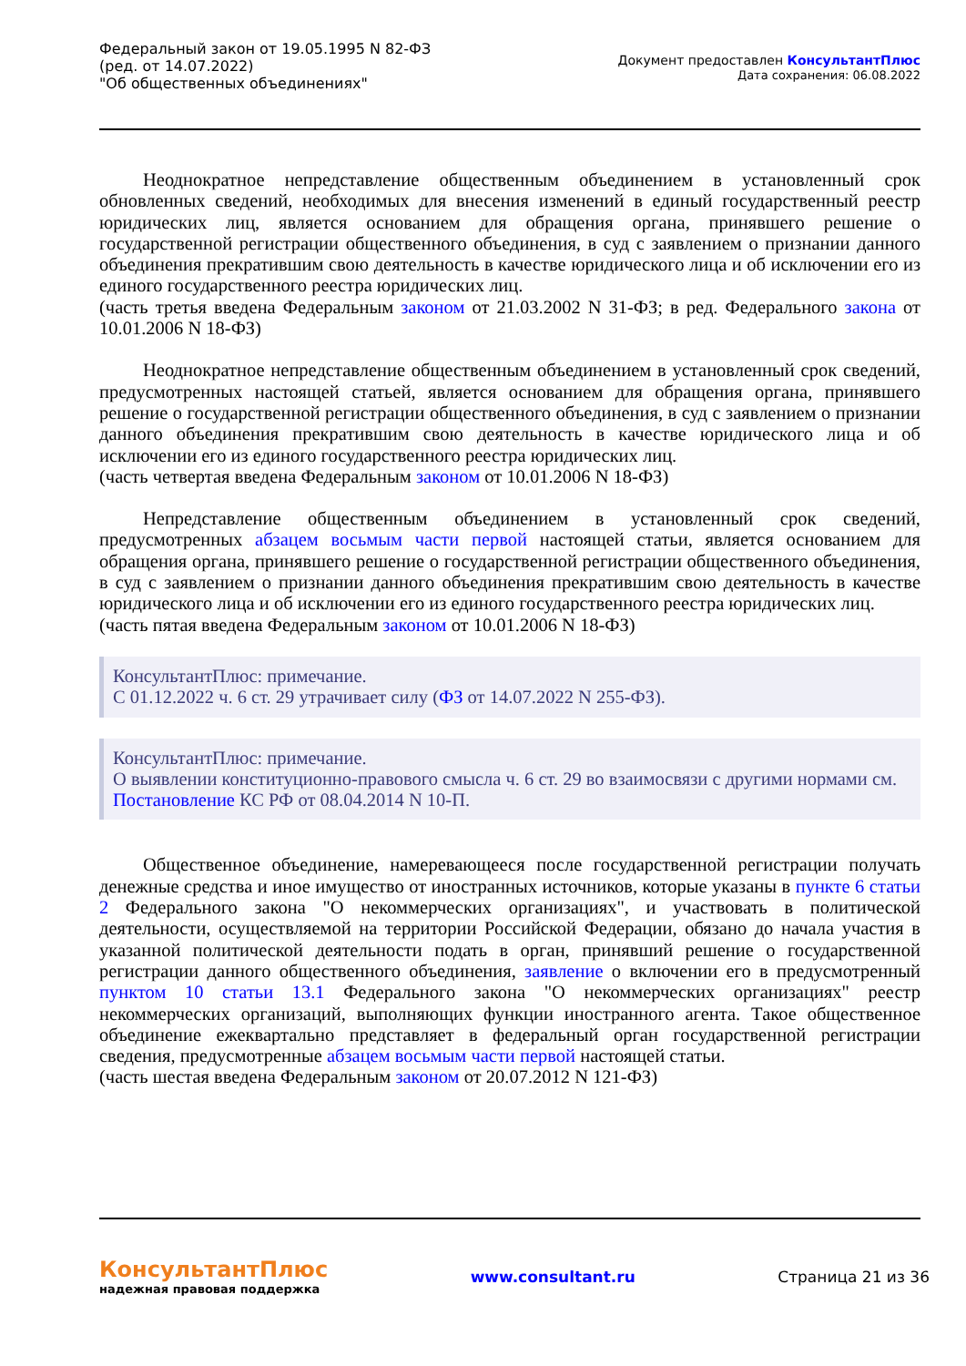Федеральный закон от 19.05.1995 N 82-ФЗ
(ред. от 14.07.2022)
"Об общественных объединениях"
Документ предоставлен КонсультантПлюс
Дата сохранения: 06.08.2022
Неоднократное непредставление общественным объединением в установленный срок обновленных сведений, необходимых для внесения изменений в единый государственный реестр юридических лиц, является основанием для обращения органа, принявшего решение о государственной регистрации общественного объединения, в суд с заявлением о признании данного объединения прекратившим свою деятельность в качестве юридического лица и об исключении его из единого государственного реестра юридических лиц.
(часть третья введена Федеральным законом от 21.03.2002 N 31-ФЗ; в ред. Федерального закона от 10.01.2006 N 18-ФЗ)
Неоднократное непредставление общественным объединением в установленный срок сведений, предусмотренных настоящей статьей, является основанием для обращения органа, принявшего решение о государственной регистрации общественного объединения, в суд с заявлением о признании данного объединения прекратившим свою деятельность в качестве юридического лица и об исключении его из единого государственного реестра юридических лиц.
(часть четвертая введена Федеральным законом от 10.01.2006 N 18-ФЗ)
Непредставление общественным объединением в установленный срок сведений, предусмотренных абзацем восьмым части первой настоящей статьи, является основанием для обращения органа, принявшего решение о государственной регистрации общественного объединения, в суд с заявлением о признании данного объединения прекратившим свою деятельность в качестве юридического лица и об исключении его из единого государственного реестра юридических лиц.
(часть пятая введена Федеральным законом от 10.01.2006 N 18-ФЗ)
КонсультантПлюс: примечание.
С 01.12.2022 ч. 6 ст. 29 утрачивает силу (ФЗ от 14.07.2022 N 255-ФЗ).
КонсультантПлюс: примечание.
О выявлении конституционно-правового смысла ч. 6 ст. 29 во взаимосвязи с другими нормами см. Постановление КС РФ от 08.04.2014 N 10-П.
Общественное объединение, намеревающееся после государственной регистрации получать денежные средства и иное имущество от иностранных источников, которые указаны в пункте 6 статьи 2 Федерального закона "О некоммерческих организациях", и участвовать в политической деятельности, осуществляемой на территории Российской Федерации, обязано до начала участия в указанной политической деятельности подать в орган, принявший решение о государственной регистрации данного общественного объединения, заявление о включении его в предусмотренный пунктом 10 статьи 13.1 Федерального закона "О некоммерческих организациях" реестр некоммерческих организаций, выполняющих функции иностранного агента. Такое общественное объединение ежеквартально представляет в федеральный орган государственной регистрации сведения, предусмотренные абзацем восьмым части первой настоящей статьи.
(часть шестая введена Федеральным законом от 20.07.2012 N 121-ФЗ)
КонсультантПлюс
надежная правовая поддержка
www.consultant.ru Страница 21 из 36